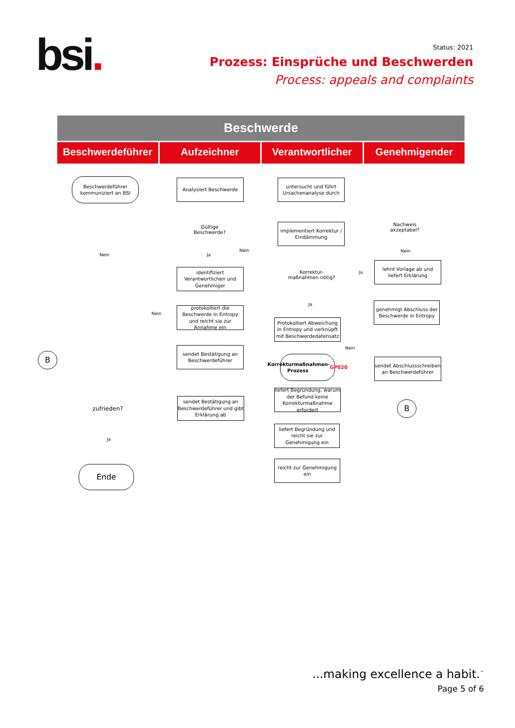bsi.
Status: 2021
Prozess: Einsprüche und Beschwerden
Process: appeals and complaints
Beschwerde
Beschwerdeführer Aufzeichner Verantwortlicher Genehmigender
Beschwerdeführer kommuniziert an BSI
Analysiert Beschwerde
Gültige Beschwerde?
identifiziert Verantwortlichen und Genehmiger
protokolliert die Beschwerde in Entropy und reicht sie zur Annahme ein
sendet Bestätigung an Beschwerdeführer
sendet Bestätigung an Beschwerdeführer und gibt Erklärung ab
untersucht und führt Ursachenanalyse durch
implementiert Korrektur / Eindämmung
Korrektur-maßnahmen nötig?
Protokolliert Abweichung in Entropy und verknüpft mit Beschwerdedatensatz
Korrekturmaßnahmen-Prozess GP020
liefert Begründung, warum der Befund keine Korrekturmaßnahme erfordert
liefert Begründung und reicht sie zur Genehmigung ein
reicht zur Genehmigung ein
Nachweis akzeptabel?
lehnt Vorlage ab und liefert Erklärung
genehmigt Abschluss der Beschwerde in Entropy
sendet Abschlussschreiben an Beschwerdeführer
B
B
zufrieden?
Ende
Nein
Nein
Ja
Nein
Ja
Nein
Ja
Nein
Ja
...making excellence a habit.<sup>™</sup>
Page 5 of 6